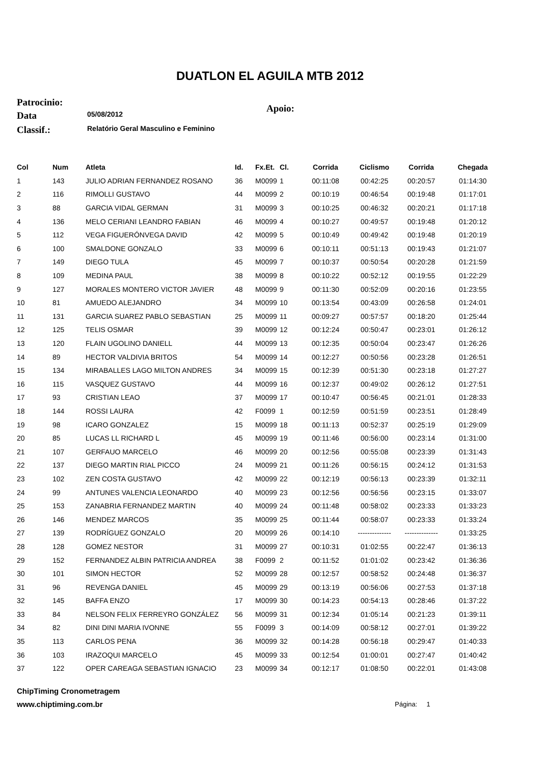DUATLON EL AGUILA MTB 2012
Patrocinio: Apoio:
Data 05/08/2012
Classif.: Relatório Geral Masculino e Feminino
| Col | Num | Atleta | Id. | Fx.Et. | Cl. | Corrida | Ciclismo | Corrida | Chegada |
| --- | --- | --- | --- | --- | --- | --- | --- | --- | --- |
| 1 | 143 | JULIO ADRIAN FERNANDEZ ROSANO | 36 | M0099 | 1 | 00:11:08 | 00:42:25 | 00:20:57 | 01:14:30 |
| 2 | 116 | RIMOLLI GUSTAVO | 44 | M0099 | 2 | 00:10:19 | 00:46:54 | 00:19:48 | 01:17:01 |
| 3 | 88 | GARCIA VIDAL GERMAN | 31 | M0099 | 3 | 00:10:25 | 00:46:32 | 00:20:21 | 01:17:18 |
| 4 | 136 | MELO CERIANI LEANDRO FABIAN | 46 | M0099 | 4 | 00:10:27 | 00:49:57 | 00:19:48 | 01:20:12 |
| 5 | 112 | VEGA FIGUERÓNVEGA DAVID | 42 | M0099 | 5 | 00:10:49 | 00:49:42 | 00:19:48 | 01:20:19 |
| 6 | 100 | SMALDONE GONZALO | 33 | M0099 | 6 | 00:10:11 | 00:51:13 | 00:19:43 | 01:21:07 |
| 7 | 149 | DIEGO TULA | 45 | M0099 | 7 | 00:10:37 | 00:50:54 | 00:20:28 | 01:21:59 |
| 8 | 109 | MEDINA PAUL | 38 | M0099 | 8 | 00:10:22 | 00:52:12 | 00:19:55 | 01:22:29 |
| 9 | 127 | MORALES MONTERO VICTOR JAVIER | 48 | M0099 | 9 | 00:11:30 | 00:52:09 | 00:20:16 | 01:23:55 |
| 10 | 81 | AMUEDO ALEJANDRO | 34 | M0099 | 10 | 00:13:54 | 00:43:09 | 00:26:58 | 01:24:01 |
| 11 | 131 | GARCIA SUAREZ PABLO SEBASTIAN | 25 | M0099 | 11 | 00:09:27 | 00:57:57 | 00:18:20 | 01:25:44 |
| 12 | 125 | TELIS OSMAR | 39 | M0099 | 12 | 00:12:24 | 00:50:47 | 00:23:01 | 01:26:12 |
| 13 | 120 | FLAIN UGOLINO DANIELL | 44 | M0099 | 13 | 00:12:35 | 00:50:04 | 00:23:47 | 01:26:26 |
| 14 | 89 | HECTOR VALDIVIA BRITOS | 54 | M0099 | 14 | 00:12:27 | 00:50:56 | 00:23:28 | 01:26:51 |
| 15 | 134 | MIRABALLES LAGO MILTON ANDRES | 34 | M0099 | 15 | 00:12:39 | 00:51:30 | 00:23:18 | 01:27:27 |
| 16 | 115 | VASQUEZ GUSTAVO | 44 | M0099 | 16 | 00:12:37 | 00:49:02 | 00:26:12 | 01:27:51 |
| 17 | 93 | CRISTIAN LEAO | 37 | M0099 | 17 | 00:10:47 | 00:56:45 | 00:21:01 | 01:28:33 |
| 18 | 144 | ROSSI LAURA | 42 | F0099 | 1 | 00:12:59 | 00:51:59 | 00:23:51 | 01:28:49 |
| 19 | 98 | ICARO GONZALEZ | 15 | M0099 | 18 | 00:11:13 | 00:52:37 | 00:25:19 | 01:29:09 |
| 20 | 85 | LUCAS LL RICHARD L | 45 | M0099 | 19 | 00:11:46 | 00:56:00 | 00:23:14 | 01:31:00 |
| 21 | 107 | GERFAUO MARCELO | 46 | M0099 | 20 | 00:12:56 | 00:55:08 | 00:23:39 | 01:31:43 |
| 22 | 137 | DIEGO MARTIN RIAL PICCO | 24 | M0099 | 21 | 00:11:26 | 00:56:15 | 00:24:12 | 01:31:53 |
| 23 | 102 | ZEN COSTA GUSTAVO | 42 | M0099 | 22 | 00:12:19 | 00:56:13 | 00:23:39 | 01:32:11 |
| 24 | 99 | ANTUNES VALENCIA LEONARDO | 40 | M0099 | 23 | 00:12:56 | 00:56:56 | 00:23:15 | 01:33:07 |
| 25 | 153 | ZANABRIA FERNANDEZ MARTIN | 40 | M0099 | 24 | 00:11:48 | 00:58:02 | 00:23:33 | 01:33:23 |
| 26 | 146 | MENDEZ MARCOS | 35 | M0099 | 25 | 00:11:44 | 00:58:07 | 00:23:33 | 01:33:24 |
| 27 | 139 | RODRÍGUEZ GONZALO | 20 | M0099 | 26 | 00:14:10 | -------------- | -------------- | 01:33:25 |
| 28 | 128 | GOMEZ NESTOR | 31 | M0099 | 27 | 00:10:31 | 01:02:55 | 00:22:47 | 01:36:13 |
| 29 | 152 | FERNANDEZ ALBIN PATRICIA ANDREA | 38 | F0099 | 2 | 00:11:52 | 01:01:02 | 00:23:42 | 01:36:36 |
| 30 | 101 | SIMON HECTOR | 52 | M0099 | 28 | 00:12:57 | 00:58:52 | 00:24:48 | 01:36:37 |
| 31 | 96 | REVENGA DANIEL | 45 | M0099 | 29 | 00:13:19 | 00:56:06 | 00:27:53 | 01:37:18 |
| 32 | 145 | BAFFA ENZO | 17 | M0099 | 30 | 00:14:23 | 00:54:13 | 00:28:46 | 01:37:22 |
| 33 | 84 | NELSON FELIX FERREYRO GONZÁLEZ | 56 | M0099 | 31 | 00:12:34 | 01:05:14 | 00:21:23 | 01:39:11 |
| 34 | 82 | DINI DINI MARIA IVONNE | 55 | F0099 | 3 | 00:14:09 | 00:58:12 | 00:27:01 | 01:39:22 |
| 35 | 113 | CARLOS PENA | 36 | M0099 | 32 | 00:14:28 | 00:56:18 | 00:29:47 | 01:40:33 |
| 36 | 103 | IRAZOQUI MARCELO | 45 | M0099 | 33 | 00:12:54 | 01:00:01 | 00:27:47 | 01:40:42 |
| 37 | 122 | OPER CAREAGA SEBASTIAN IGNACIO | 23 | M0099 | 34 | 00:12:17 | 01:08:50 | 00:22:01 | 01:43:08 |
ChipTiming Cronometragem
www.chiptiming.com.br Página: 1